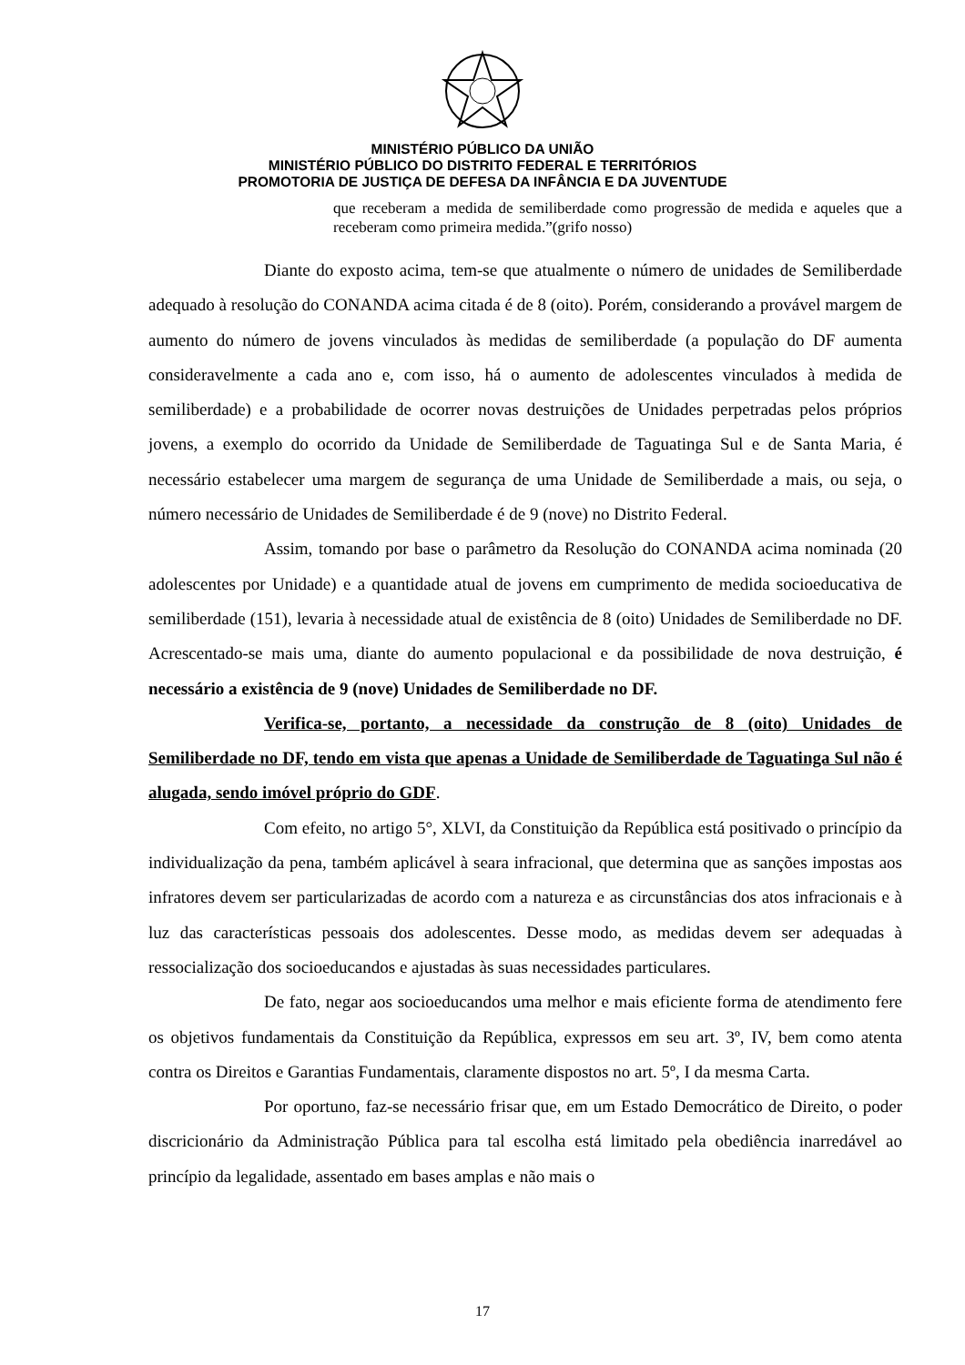MINISTÉRIO PÚBLICO DA UNIÃO
MINISTÉRIO PÚBLICO DO DISTRITO FEDERAL E TERRITÓRIOS
PROMOTORIA DE JUSTIÇA DE DEFESA DA INFÂNCIA E DA JUVENTUDE
que receberam a medida de semiliberdade como progressão de medida e aqueles que a receberam como primeira medida.”(grifo nosso)
Diante do exposto acima, tem-se que atualmente o número de unidades de Semiliberdade adequado à resolução do CONANDA acima citada é de 8 (oito). Porém, considerando a provável margem de aumento do número de jovens vinculados às medidas de semiliberdade (a população do DF aumenta consideravelmente a cada ano e, com isso, há o aumento de adolescentes vinculados à medida de semiliberdade) e a probabilidade de ocorrer novas destruições de Unidades perpetradas pelos próprios jovens, a exemplo do ocorrido da Unidade de Semiliberdade de Taguatinga Sul e de Santa Maria, é necessário estabelecer uma margem de segurança de uma Unidade de Semiliberdade a mais, ou seja, o número necessário de Unidades de Semiliberdade é de 9 (nove) no Distrito Federal.
Assim, tomando por base o parâmetro da Resolução do CONANDA acima nominada (20 adolescentes por Unidade) e a quantidade atual de jovens em cumprimento de medida socioeducativa de semiliberdade (151), levaria à necessidade atual de existência de 8 (oito) Unidades de Semiliberdade no DF. Acrescentado-se mais uma, diante do aumento populacional e da possibilidade de nova destruição, é necessário a existência de 9 (nove) Unidades de Semiliberdade no DF.
Verifica-se, portanto, a necessidade da construção de 8 (oito) Unidades de Semiliberdade no DF, tendo em vista que apenas a Unidade de Semiliberdade de Taguatinga Sul não é alugada, sendo imóvel próprio do GDF.
Com efeito, no artigo 5°, XLVI, da Constituição da República está positivado o princípio da individualização da pena, também aplicável à seara infracional, que determina que as sanções impostas aos infratores devem ser particularizadas de acordo com a natureza e as circunstâncias dos atos infracionais e à luz das características pessoais dos adolescentes. Desse modo, as medidas devem ser adequadas à ressocialização dos socioeducandos e ajustadas às suas necessidades particulares.
De fato, negar aos socioeducandos uma melhor e mais eficiente forma de atendimento fere os objetivos fundamentais da Constituição da República, expressos em seu art. 3º, IV, bem como atenta contra os Direitos e Garantias Fundamentais, claramente dispostos no art. 5º, I da mesma Carta.
Por oportuno, faz-se necessário frisar que, em um Estado Democrático de Direito, o poder discricionário da Administração Pública para tal escolha está limitado pela obediência inarredável ao princípio da legalidade, assentado em bases amplas e não mais o
17